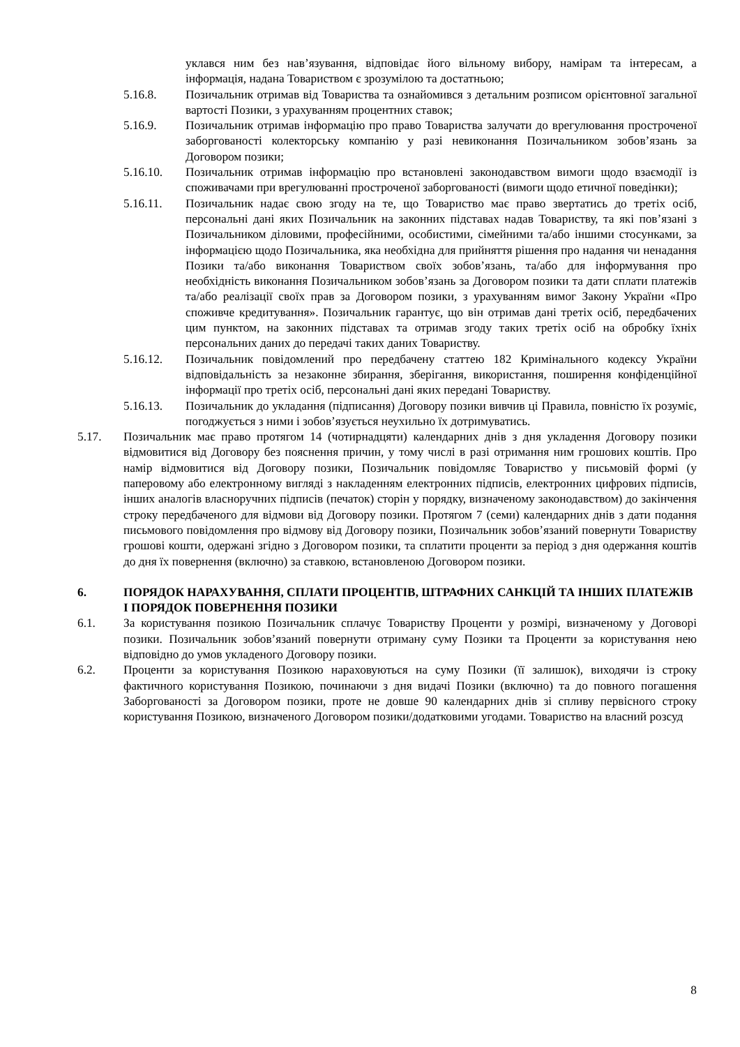уклався ним без нав’язування, відповідає його вільному вибору, намірам та інтересам, а інформація, надана Товариством є зрозумілою та достатньою;
5.16.8. Позичальник отримав від Товариства та ознайомився з детальним розписом орієнтовної загальної вартості Позики, з урахуванням процентних ставок;
5.16.9. Позичальник отримав інформацію про право Товариства залучати до врегулювання простроченої заборгованості колекторську компанію у разі невиконання Позичальником зобов’язань за Договором позики;
5.16.10. Позичальник отримав інформацію про встановлені законодавством вимоги щодо взаємодії із споживачами при врегулюванні простроченої заборгованості (вимоги щодо етичної поведінки);
5.16.11. Позичальник надає свою згоду на те, що Товариство має право звертатись до третіх осіб, персональні дані яких Позичальник на законних підставах надав Товариству, та які пов’язані з Позичальником діловими, професійними, особистими, сімейними та/або іншими стосунками, за інформацією щодо Позичальника, яка необхідна для прийняття рішення про надання чи ненадання Позики та/або виконання Товариством своїх зобов’язань, та/або для інформування про необхідність виконання Позичальником зобов’язань за Договором позики та дати сплати платежів та/або реалізації своїх прав за Договором позики, з урахуванням вимог Закону України «Про споживче кредитування». Позичальник гарантує, що він отримав дані третіх осіб, передбачених цим пунктом, на законних підставах та отримав згоду таких третіх осіб на обробку їхніх персональних даних до передачі таких даних Товариству.
5.16.12. Позичальник повідомлений про передбачену статтею 182 Кримінального кодексу України відповідальність за незаконне збирання, зберігання, використання, поширення конфіденційної інформації про третіх осіб, персональні дані яких передані Товариству.
5.16.13. Позичальник до укладання (підписання) Договору позики вивчив ці Правила, повністю їх розуміє, погоджується з ними і зобов’язується неухильно їх дотримуватись.
5.17. Позичальник має право протягом 14 (чотирнадцяти) календарних днів з дня укладення Договору позики відмовитися від Договору без пояснення причин, у тому числі в разі отримання ним грошових коштів. Про намір відмовитися від Договору позики, Позичальник повідомляє Товариство у письмовій формі (у паперовому або електронному вигляді з накладенням електронних підписів, електронних цифрових підписів, інших аналогів власноручних підписів (печаток) сторін у порядку, визначеному законодавством) до закінчення строку передбаченого для відмови від Договору позики. Протягом 7 (семи) календарних днів з дати подання письмового повідомлення про відмову від Договору позики, Позичальник зобов’язаний повернути Товариству грошові кошти, одержані згідно з Договором позики, та сплатити проценти за період з дня одержання коштів до дня їх повернення (включно) за ставкою, встановленою Договором позики.
6. ПОРЯДОК НАРАХУВАННЯ, СПЛАТИ ПРОЦЕНТІВ, ШТРАФНИХ САНКЦІЙ ТА ІНШИХ ПЛАТЕЖІВ І ПОРЯДОК ПОВЕРНЕННЯ ПОЗИКИ
6.1. За користування позикою Позичальник сплачує Товариству Проценти у розмірі, визначеному у Договорі позики. Позичальник зобов’язаний повернути отриману суму Позики та Проценти за користування нею відповідно до умов укладеного Договору позики.
6.2. Проценти за користування Позикою нараховуються на суму Позики (її залишок), виходячи із строку фактичного користування Позикою, починаючи з дня видачі Позики (включно) та до повного погашення Заборгованості за Договором позики, проте не довше 90 календарних днів зі спливу первісного строку користування Позикою, визначеного Договором позики/додатковими угодами. Товариство на власний розсуд
8